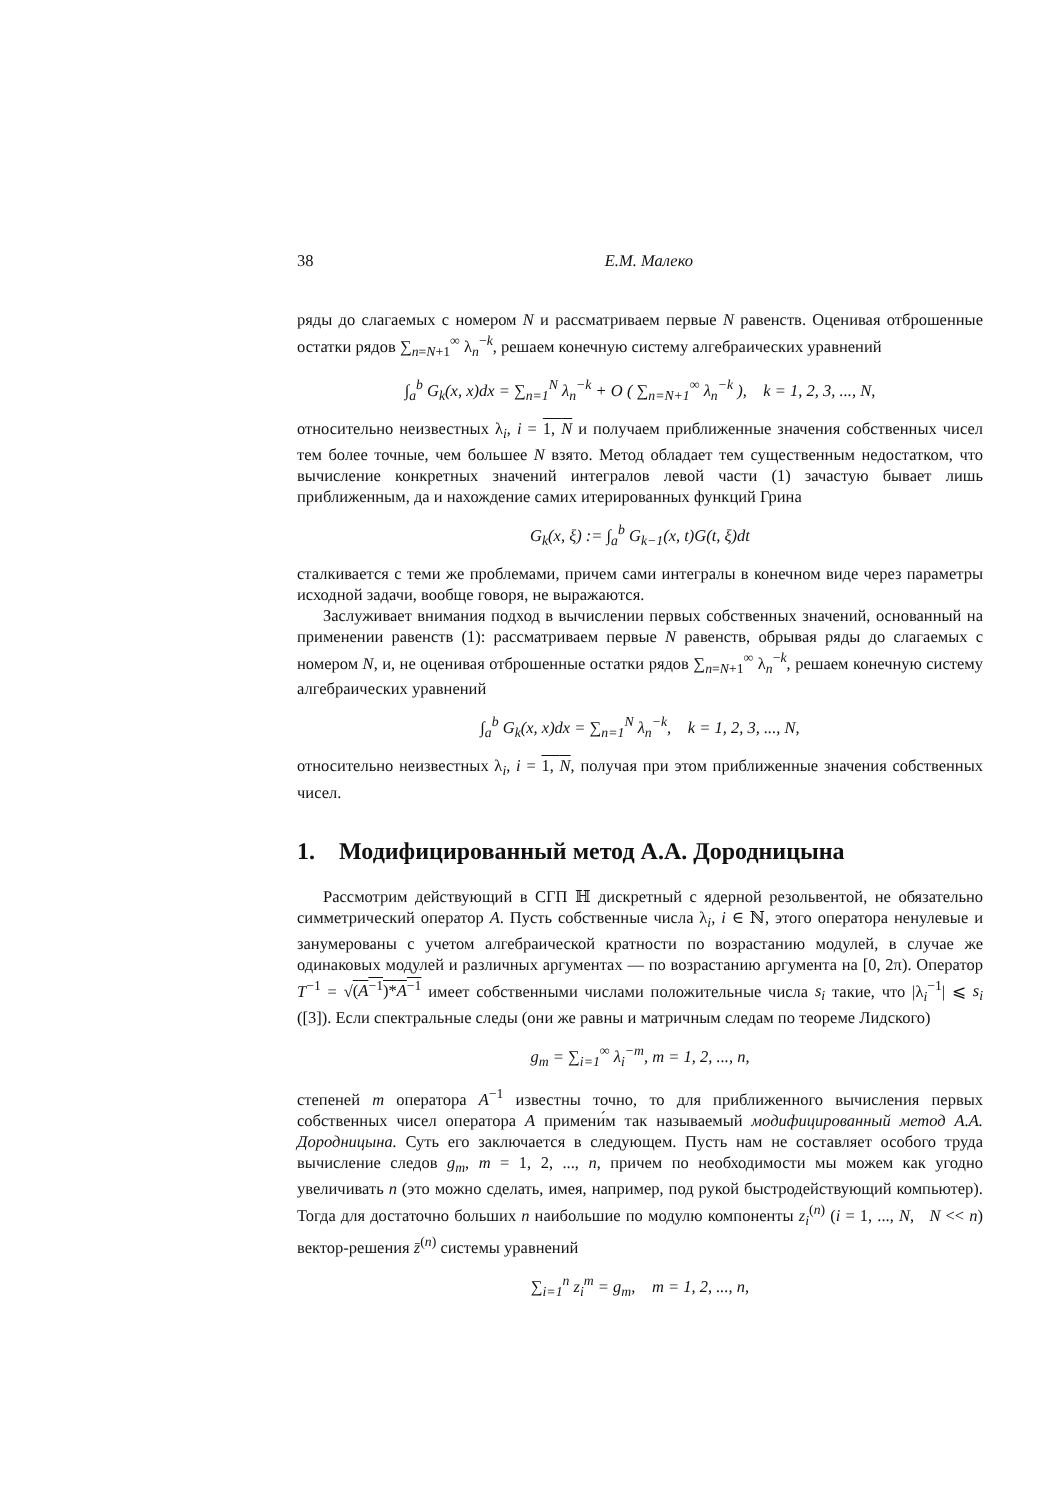38 Е.М. Малеко
ряды до слагаемых с номером N и рассматриваем первые N равенств. Оценивая отброшенные остатки рядов ∑<sub>n=N+1</sub><sup>∞</sup> λ<sub>n</sub><sup>−k</sup>, решаем конечную систему алгебраических уравнений
∫<sub>a</sub><sup>b</sup> G<sub>k</sub>(x, x)dx = ∑<sub>n=1</sub><sup>N</sup> λ<sub>n</sub><sup>−k</sup> + O ( ∑<sub>n=N+1</sub><sup>∞</sup> λ<sub>n</sub><sup>−k</sup> ), k = 1, 2, 3, ..., N,
относительно неизвестных λ<sub>i</sub>, i = 1, N и получаем приближенные значения собственных чисел тем более точные, чем большее N взято. Метод обладает тем существенным недостатком, что вычисление конкретных значений интегралов левой части (1) зачастую бывает лишь приближенным, да и нахождение самих итерированных функций Грина
G<sub>k</sub>(x, ξ) := ∫<sub>a</sub><sup>b</sup> G<sub>k−1</sub>(x, t)G(t, ξ)dt
сталкивается с теми же проблемами, причем сами интегралы в конечном виде через параметры исходной задачи, вообще говоря, не выражаются.
Заслуживает внимания подход в вычислении первых собственных значений, основанный на применении равенств (1): рассматриваем первые N равенств, обрывая ряды до слагаемых с номером N, и, не оценивая отброшенные остатки рядов ∑<sub>n=N+1</sub><sup>∞</sup> λ<sub>n</sub><sup>−k</sup>, решаем конечную систему алгебраических уравнений
∫<sub>a</sub><sup>b</sup> G<sub>k</sub>(x, x)dx = ∑<sub>n=1</sub><sup>N</sup> λ<sub>n</sub><sup>−k</sup>, k = 1, 2, 3, ..., N,
относительно неизвестных λ<sub>i</sub>, i = 1, N, получая при этом приближенные значения собственных чисел.
1. Модифицированный метод А.А. Дородницына
Рассмотрим действующий в СГП ℍ дискретный с ядерной резольвентой, не обязательно симметрический оператор A. Пусть собственные числа λ<sub>i</sub>, i ∈ ℕ, этого оператора ненулевые и занумерованы с учетом алгебраической кратности по возрастанию модулей, в случае же одинаковых модулей и различных аргументах — по возрастанию аргумента на [0, 2π). Оператор T<sup>−1</sup> = √(A<sup>−1</sup>)*A<sup>−1</sup> имеет собственными числами положительные числа s<sub>i</sub> такие, что |λ<sub>i</sub><sup>−1</sup>| ⩽ s<sub>i</sub> ([3]). Если спектральные следы (они же равны и матричным следам по теореме Лидского)
g<sub>m</sub> = ∑<sub>i=1</sub><sup>∞</sup> λ<sub>i</sub><sup>−m</sup>, m = 1, 2, ..., n,
степеней m оператора A<sup>−1</sup> известны точно, то для приближенного вычисления первых собственных чисел оператора A примени́м так называемый модифицированный метод А.А. Дородницына. Суть его заключается в следующем. Пусть нам не составляет особого труда вычисление следов g<sub>m</sub>, m = 1, 2, ..., n, причем по необходимости мы можем как угодно увеличивать n (это можно сделать, имея, например, под рукой быстродействующий компьютер). Тогда для достаточно больших n наибольшие по модулю компоненты z<sub>i</sub><sup>(n)</sup> (i = 1, ..., N, N << n) вектор-решения z̄<sup>(n)</sup> системы уравнений
∑<sub>i=1</sub><sup>n</sup> z<sub>i</sub><sup>m</sup> = g<sub>m</sub>, m = 1, 2, ..., n,